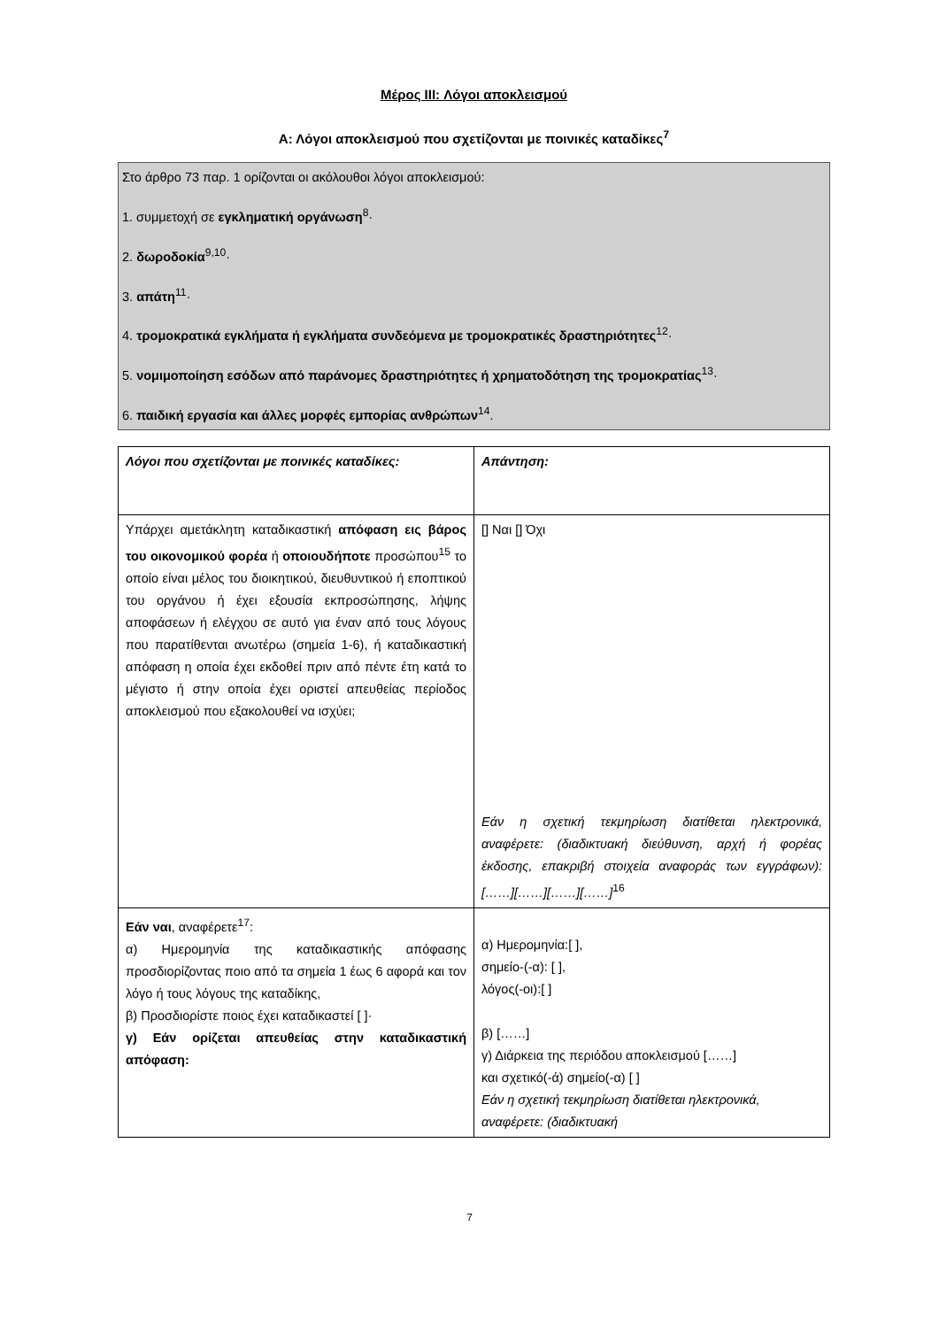Μέρος III: Λόγοι αποκλεισμού
Α: Λόγοι αποκλεισμού που σχετίζονται με ποινικές καταδίκες<sup>7</sup>
Στο άρθρο 73 παρ. 1 ορίζονται οι ακόλουθοι λόγοι αποκλεισμού:
1. συμμετοχή σε εγκληματική οργάνωση<sup>8</sup>·
2. δωροδοκία<sup>9,10</sup>·
3. απάτη<sup>11</sup>·
4. τρομοκρατικά εγκλήματα ή εγκλήματα συνδεόμενα με τρομοκρατικές δραστηριότητες<sup>12</sup>·
5. νομιμοποίηση εσόδων από παράνομες δραστηριότητες ή χρηματοδότηση της τρομοκρατίας<sup>13</sup>·
6. παιδική εργασία και άλλες μορφές εμπορίας ανθρώπων<sup>14</sup>.
| Λόγοι που σχετίζονται με ποινικές καταδίκες: | Απάντηση: |
| Υπάρχει αμετάκλητη καταδικαστική απόφαση εις βάρος του οικονομικού φορέα ή οποιουδήποτε προσώπου<sup>15</sup> το οποίο είναι μέλος του διοικητικού, διευθυντικού ή εποπτικού του οργάνου ή έχει εξουσία εκπροσώπησης, λήψης αποφάσεων ή ελέγχου σε αυτό για έναν από τους λόγους που παρατίθενται ανωτέρω (σημεία 1-6), ή καταδικαστική απόφαση η οποία έχει εκδοθεί πριν από πέντε έτη κατά το μέγιστο ή στην οποία έχει οριστεί απευθείας περίοδος αποκλεισμού που εξακολουθεί να ισχύει; | [] Ναι [] Όχι Εάν η σχετική τεκμηρίωση διατίθεται ηλεκτρονικά, αναφέρετε: (διαδικτυακή διεύθυνση, αρχή ή φορέας έκδοσης, επακριβή στοιχεία αναφοράς των εγγράφων): [……][……][……][……]<sup>16</sup> |
| Εάν ναι , αναφέρετε<sup>17</sup>: α) Ημερομηνία της καταδικαστικής απόφασης προσδιορίζοντας ποιο από τα σημεία 1 έως 6 αφορά και τον λόγο ή τους λόγους της καταδίκης, β) Προσδιορίστε ποιος έχει καταδικαστεί [ ]· γ) Εάν ορίζεται απευθείας στην καταδικαστική απόφαση: | α) Ημερομηνία:[ ], σημείο-(-α): [ ], λόγος(-οι):[ ] β) [……] γ) Διάρκεια της περιόδου αποκλεισμού [……] και σχετικό(-ά) σημείο(-α) [ ] Εάν η σχετική τεκμηρίωση διατίθεται ηλεκτρονικά, αναφέρετε: (διαδικτυακή |
7